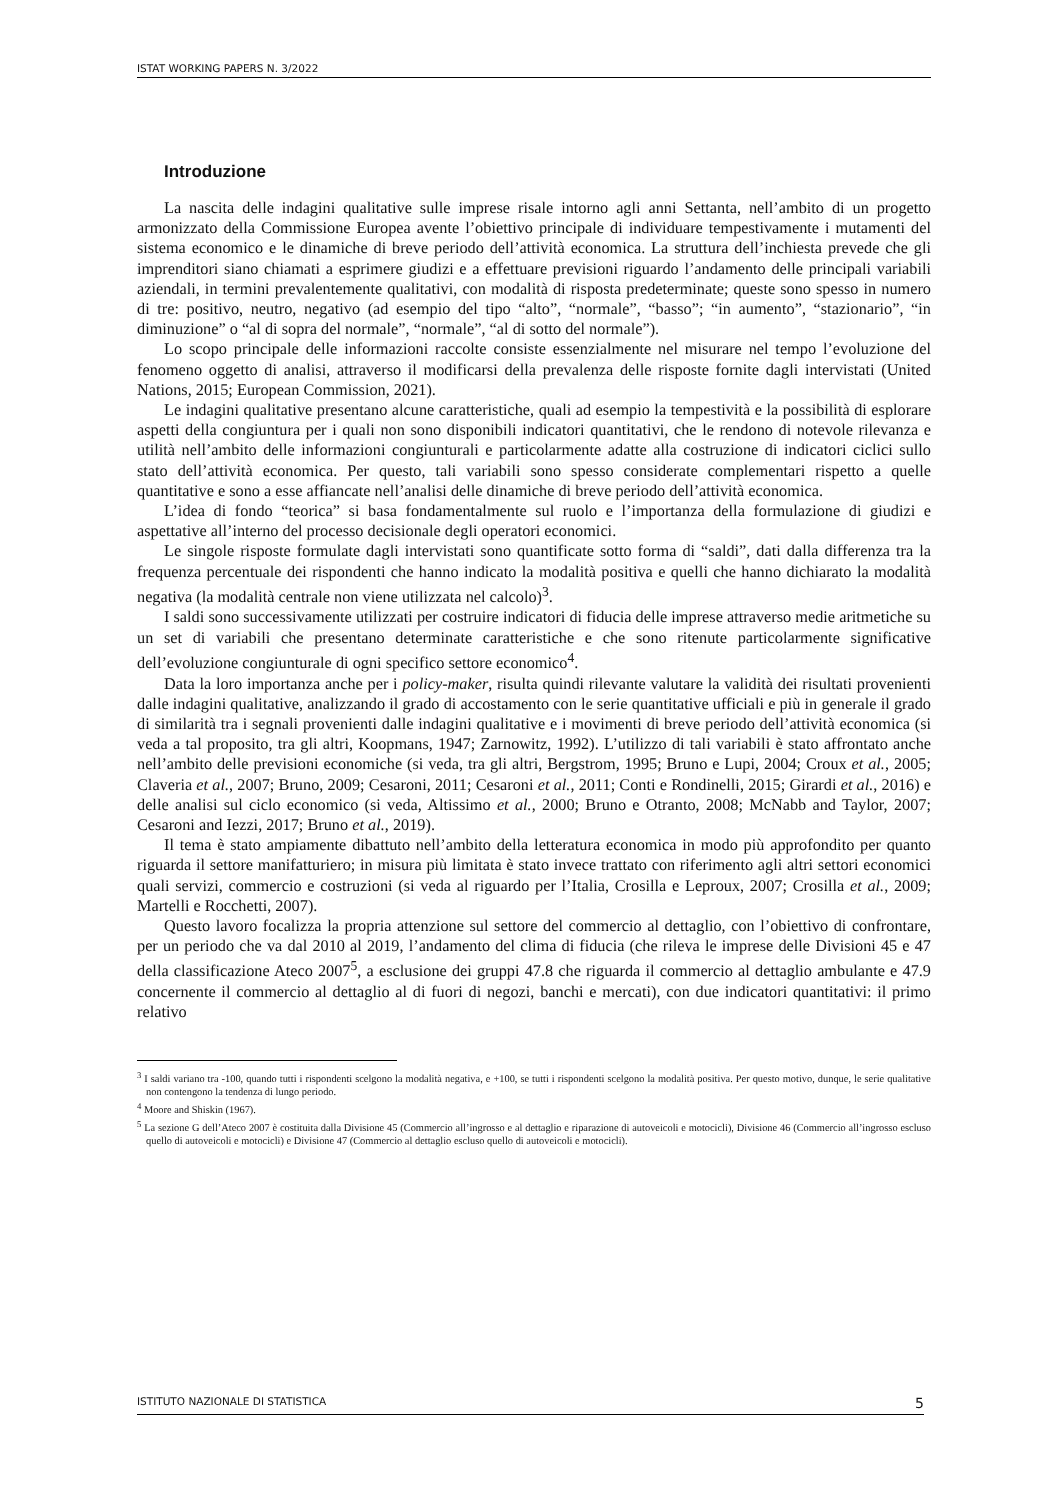ISTAT WORKING PAPERS N. 3/2022
Introduzione
La nascita delle indagini qualitative sulle imprese risale intorno agli anni Settanta, nell’ambito di un progetto armonizzato della Commissione Europea avente l’obiettivo principale di individuare tempestivamente i mutamenti del sistema economico e le dinamiche di breve periodo dell’attività economica. La struttura dell’inchiesta prevede che gli imprenditori siano chiamati a esprimere giudizi e a effettuare previsioni riguardo l’andamento delle principali variabili aziendali, in termini prevalentemente qualitativi, con modalità di risposta predeterminate; queste sono spesso in numero di tre: positivo, neutro, negativo (ad esempio del tipo “alto”, “normale”, “basso”; “in aumento”, “stazionario”, “in diminuzione” o “al di sopra del normale”, “normale”, “al di sotto del normale”).
Lo scopo principale delle informazioni raccolte consiste essenzialmente nel misurare nel tempo l’evoluzione del fenomeno oggetto di analisi, attraverso il modificarsi della prevalenza delle risposte fornite dagli intervistati (United Nations, 2015; European Commission, 2021).
Le indagini qualitative presentano alcune caratteristiche, quali ad esempio la tempestività e la possibilità di esplorare aspetti della congiuntura per i quali non sono disponibili indicatori quantitativi, che le rendono di notevole rilevanza e utilità nell’ambito delle informazioni congiunturali e particolarmente adatte alla costruzione di indicatori ciclici sullo stato dell’attività economica. Per questo, tali variabili sono spesso considerate complementari rispetto a quelle quantitative e sono a esse affiancate nell’analisi delle dinamiche di breve periodo dell’attività economica.
L’idea di fondo “teorica” si basa fondamentalmente sul ruolo e l’importanza della formulazione di giudizi e aspettative all’interno del processo decisionale degli operatori economici.
Le singole risposte formulate dagli intervistati sono quantificate sotto forma di “saldi”, dati dalla differenza tra la frequenza percentuale dei rispondenti che hanno indicato la modalità positiva e quelli che hanno dichiarato la modalità negativa (la modalità centrale non viene utilizzata nel calcolo)<sup>3</sup>.
I saldi sono successivamente utilizzati per costruire indicatori di fiducia delle imprese attraverso medie aritmetiche su un set di variabili che presentano determinate caratteristiche e che sono ritenute particolarmente significative dell’evoluzione congiunturale di ogni specifico settore economico<sup>4</sup>.
Data la loro importanza anche per i policy-maker, risulta quindi rilevante valutare la validità dei risultati provenienti dalle indagini qualitative, analizzando il grado di accostamento con le serie quantitative ufficiali e più in generale il grado di similarità tra i segnali provenienti dalle indagini qualitative e i movimenti di breve periodo dell’attività economica (si veda a tal proposito, tra gli altri, Koopmans, 1947; Zarnowitz, 1992). L’utilizzo di tali variabili è stato affrontato anche nell’ambito delle previsioni economiche (si veda, tra gli altri, Bergstrom, 1995; Bruno e Lupi, 2004; Croux et al., 2005; Claveria et al., 2007; Bruno, 2009; Cesaroni, 2011; Cesaroni et al., 2011; Conti e Rondinelli, 2015; Girardi et al., 2016) e delle analisi sul ciclo economico (si veda, Altissimo et al., 2000; Bruno e Otranto, 2008; McNabb and Taylor, 2007; Cesaroni and Iezzi, 2017; Bruno et al., 2019).
Il tema è stato ampiamente dibattuto nell’ambito della letteratura economica in modo più approfondito per quanto riguarda il settore manifatturiero; in misura più limitata è stato invece trattato con riferimento agli altri settori economici quali servizi, commercio e costruzioni (si veda al riguardo per l’Italia, Crosilla e Leproux, 2007; Crosilla et al., 2009; Martelli e Rocchetti, 2007).
Questo lavoro focalizza la propria attenzione sul settore del commercio al dettaglio, con l’obiettivo di confrontare, per un periodo che va dal 2010 al 2019, l’andamento del clima di fiducia (che rileva le imprese delle Divisioni 45 e 47 della classificazione Ateco 2007<sup>5</sup>, a esclusione dei gruppi 47.8 che riguarda il commercio al dettaglio ambulante e 47.9 concernente il commercio al dettaglio al di fuori di negozi, banchi e mercati), con due indicatori quantitativi: il primo relativo
<sup>3</sup> I saldi variano tra -100, quando tutti i rispondenti scelgono la modalità negativa, e +100, se tutti i rispondenti scelgono la modalità positiva. Per questo motivo, dunque, le serie qualitative non contengono la tendenza di lungo periodo.
<sup>4</sup> Moore and Shiskin (1967).
<sup>5</sup> La sezione G dell’Ateco 2007 è costituita dalla Divisione 45 (Commercio all’ingrosso e al dettaglio e riparazione di autoveicoli e motocicli), Divisione 46 (Commercio all’ingrosso escluso quello di autoveicoli e motocicli) e Divisione 47 (Commercio al dettaglio escluso quello di autoveicoli e motocicli).
ISTITUTO NAZIONALE DI STATISTICA 5